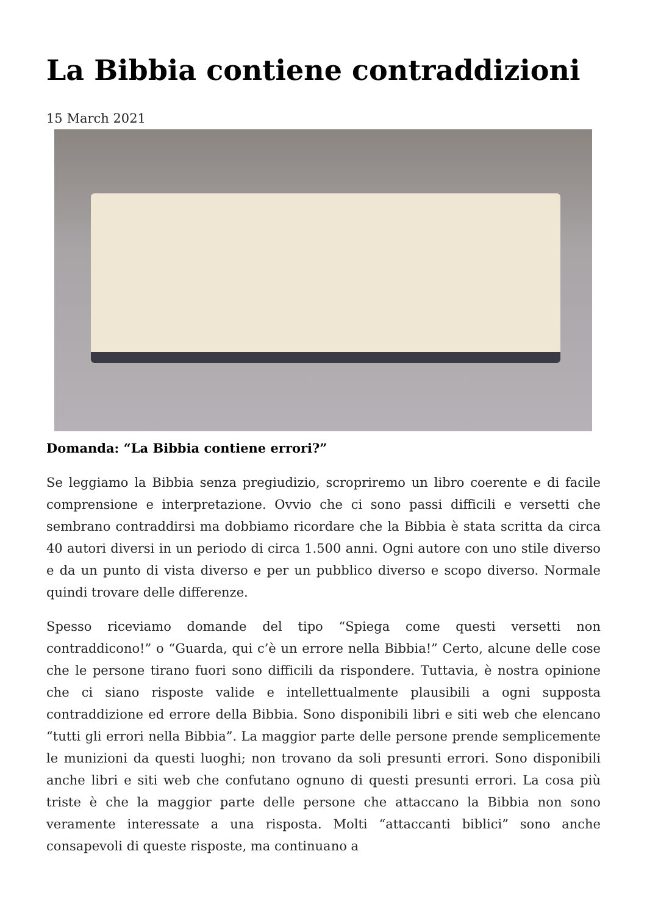La Bibbia contiene contraddizioni
15 March 2021
Domanda: “La Bibbia contiene errori?”
Se leggiamo la Bibbia senza pregiudizio, scropriremo un libro coerente e di facile comprensione e interpretazione. Ovvio che ci sono passi difficili e versetti che sembrano contraddirsi ma dobbiamo ricordare che la Bibbia è stata scritta da circa 40 autori diversi in un periodo di circa 1.500 anni. Ogni autore con uno stile diverso e da un punto di vista diverso e per un pubblico diverso e scopo diverso. Normale quindi trovare delle differenze.
Spesso riceviamo domande del tipo “Spiega come questi versetti non contraddicono!” o “Guarda, qui c’è un errore nella Bibbia!” Certo, alcune delle cose che le persone tirano fuori sono difficili da rispondere. Tuttavia, è nostra opinione che ci siano risposte valide e intellettualmente plausibili a ogni supposta contraddizione ed errore della Bibbia. Sono disponibili libri e siti web che elencano “tutti gli errori nella Bibbia”. La maggior parte delle persone prende semplicemente le munizioni da questi luoghi; non trovano da soli presunti errori. Sono disponibili anche libri e siti web che confutano ognuno di questi presunti errori. La cosa più triste è che la maggior parte delle persone che attaccano la Bibbia non sono veramente interessate a una risposta. Molti “attaccanti biblici” sono anche consapevoli di queste risposte, ma continuano a